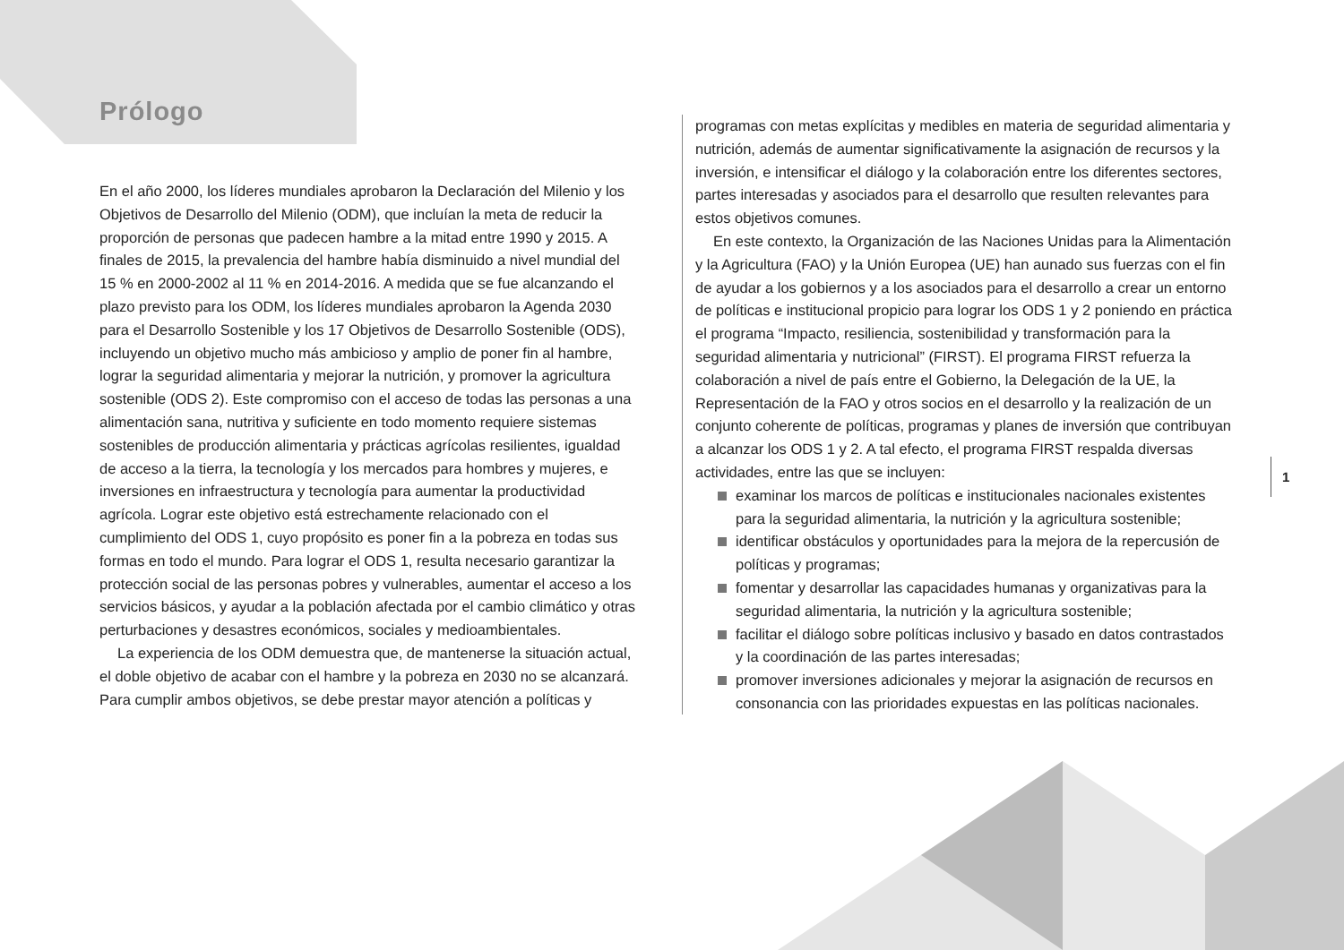Prólogo
En el año 2000, los líderes mundiales aprobaron la Declaración del Milenio y los Objetivos de Desarrollo del Milenio (ODM), que incluían la meta de reducir la proporción de personas que padecen hambre a la mitad entre 1990 y 2015. A finales de 2015, la prevalencia del hambre había disminuido a nivel mundial del 15 % en 2000-2002 al 11 % en 2014-2016. A medida que se fue alcanzando el plazo previsto para los ODM, los líderes mundiales aprobaron la Agenda 2030 para el Desarrollo Sostenible y los 17 Objetivos de Desarrollo Sostenible (ODS), incluyendo un objetivo mucho más ambicioso y amplio de poner fin al hambre, lograr la seguridad alimentaria y mejorar la nutrición, y promover la agricultura sostenible (ODS 2). Este compromiso con el acceso de todas las personas a una alimentación sana, nutritiva y suficiente en todo momento requiere sistemas sostenibles de producción alimentaria y prácticas agrícolas resilientes, igualdad de acceso a la tierra, la tecnología y los mercados para hombres y mujeres, e inversiones en infraestructura y tecnología para aumentar la productividad agrícola. Lograr este objetivo está estrechamente relacionado con el cumplimiento del ODS 1, cuyo propósito es poner fin a la pobreza en todas sus formas en todo el mundo. Para lograr el ODS 1, resulta necesario garantizar la protección social de las personas pobres y vulnerables, aumentar el acceso a los servicios básicos, y ayudar a la población afectada por el cambio climático y otras perturbaciones y desastres económicos, sociales y medioambientales.
La experiencia de los ODM demuestra que, de mantenerse la situación actual, el doble objetivo de acabar con el hambre y la pobreza en 2030 no se alcanzará. Para cumplir ambos objetivos, se debe prestar mayor atención a políticas y
programas con metas explícitas y medibles en materia de seguridad alimentaria y nutrición, además de aumentar significativamente la asignación de recursos y la inversión, e intensificar el diálogo y la colaboración entre los diferentes sectores, partes interesadas y asociados para el desarrollo que resulten relevantes para estos objetivos comunes.
En este contexto, la Organización de las Naciones Unidas para la Alimentación y la Agricultura (FAO) y la Unión Europea (UE) han aunado sus fuerzas con el fin de ayudar a los gobiernos y a los asociados para el desarrollo a crear un entorno de políticas e institucional propicio para lograr los ODS 1 y 2 poniendo en práctica el programa “Impacto, resiliencia, sostenibilidad y transformación para la seguridad alimentaria y nutricional” (FIRST). El programa FIRST refuerza la colaboración a nivel de país entre el Gobierno, la Delegación de la UE, la Representación de la FAO y otros socios en el desarrollo y la realización de un conjunto coherente de políticas, programas y planes de inversión que contribuyan a alcanzar los ODS 1 y 2. A tal efecto, el programa FIRST respalda diversas actividades, entre las que se incluyen:
examinar los marcos de políticas e institucionales nacionales existentes para la seguridad alimentaria, la nutrición y la agricultura sostenible;
identificar obstáculos y oportunidades para la mejora de la repercusión de políticas y programas;
fomentar y desarrollar las capacidades humanas y organizativas para la seguridad alimentaria, la nutrición y la agricultura sostenible;
facilitar el diálogo sobre políticas inclusivo y basado en datos contrastados y la coordinación de las partes interesadas;
promover inversiones adicionales y mejorar la asignación de recursos en consonancia con las prioridades expuestas en las políticas nacionales.
1